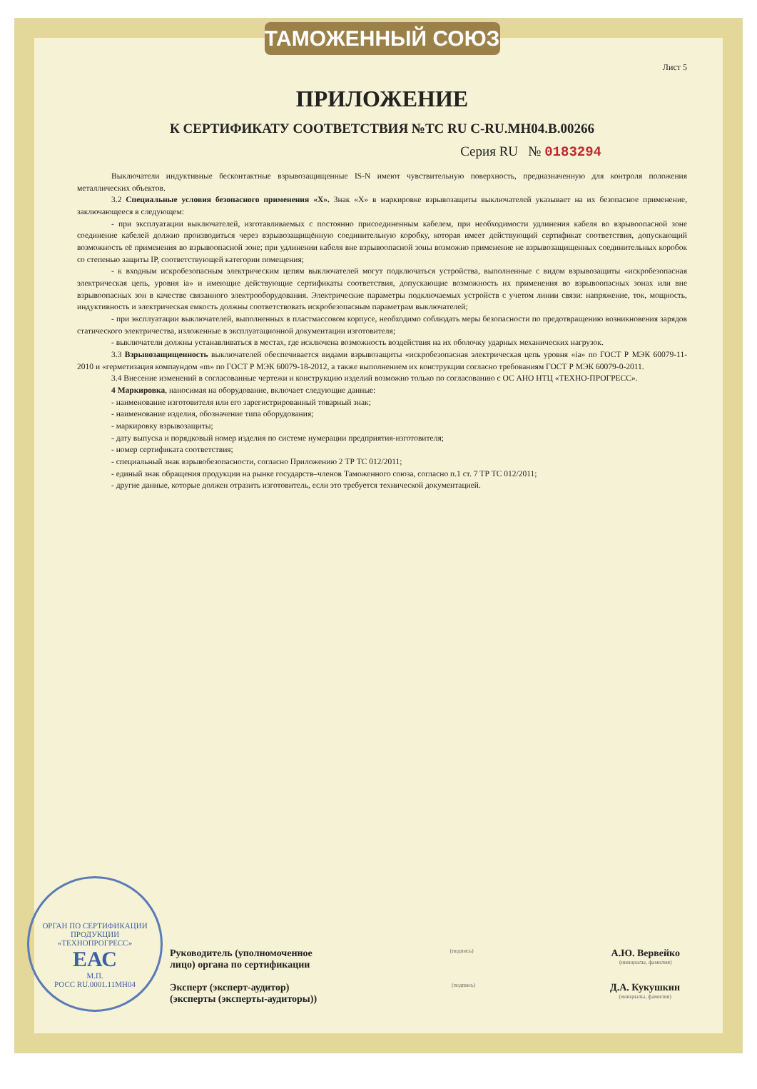ТАМОЖЕННЫЙ СОЮЗ
Лист 5
ПРИЛОЖЕНИЕ
К СЕРТИФИКАТУ СООТВЕТСТВИЯ №ТС RU C-RU.МН04.В.00266
Серия RU № 0183294
Выключатели индуктивные бесконтактные взрывозащищенные IS-N имеют чувствительную поверхность, предназначенную для контроля положения металлических объектов.
3.2 Специальные условия безопасного применения «X». Знак «X» в маркировке взрывозащиты выключателей указывает на их безопасное применение, заключающееся в следующем:
- при эксплуатации выключателей, изготавливаемых с постоянно присоединенным кабелем, при необходимости удлинения кабеля во взрывоопасной зоне соединение кабелей должно производиться через взрывозащищённую соединительную коробку, которая имеет действующий сертификат соответствия, допускающий возможность её применения во взрывоопасной зоне; при удлинении кабеля вне взрывоопасной зоны возможно применение не взрывозащищенных соединительных коробок со степенью защиты IP, соответствующей категории помещения;
- к входным искробезопасным электрическим цепям выключателей могут подключаться устройства, выполненные с видом взрывозащиты «искробезопасная электрическая цепь, уровня ia» и имеющие действующие сертификаты соответствия, допускающие возможность их применения во взрывоопасных зонах или вне взрывоопасных зон в качестве связанного электрооборудования. Электрические параметры подключаемых устройств с учетом линии связи: напряжение, ток, мощность, индуктивность и электрическая емкость должны соответствовать искробезопасным параметрам выключателей;
- при эксплуатации выключателей, выполненных в пластмассовом корпусе, необходимо соблюдать меры безопасности по предотвращению возникновения зарядов статического электричества, изложенные в эксплуатационной документации изготовителя;
- выключатели должны устанавливаться в местах, где исключена возможность воздействия на их оболочку ударных механических нагрузок.
3.3 Взрывозащищенность выключателей обеспечивается видами взрывозащиты «искробезопасная электрическая цепь уровня «ia» по ГОСТ Р МЭК 60079-11-2010 и «герметизация компаундом «m» по ГОСТ Р МЭК 60079-18-2012, а также выполнением их конструкции согласно требованиям ГОСТ Р МЭК 60079-0-2011.
3.4 Внесение изменений в согласованные чертежи и конструкцию изделий возможно только по согласованию с ОС АНО НТЦ «ТЕХНО-ПРОГРЕСС».
4 Маркировка, наносимая на оборудование, включает следующие данные:
- наименование изготовителя или его зарегистрированный товарный знак;
- наименование изделия, обозначение типа оборудования;
- маркировку взрывозащиты;
- дату выпуска и порядковый номер изделия по системе нумерации предприятия-изготовителя;
- номер сертификата соответствия;
- специальный знак взрывобезопасности, согласно Приложению 2 ТР ТС 012/2011;
- единый знак обращения продукции на рынке государств–членов Таможенного союза, согласно п.1 ст. 7 ТР ТС 012/2011;
- другие данные, которые должен отразить изготовитель, если это требуется технической документацией.
ОРГАН ПО СЕРТИФИКАЦИИ ПРОДУКЦИИ
«ТЕХНОПРОГРЕСС»
ЕАС
М.П.
РОСС RU.0001.11МН04
Руководитель (уполномоченное
лицо) органа по сертификации (подпись) А.Ю. Вервейко
(инициалы, фамилия)
Эксперт (эксперт-аудитор)
(эксперты (эксперты-аудиторы)) (подпись) Д.А. Кукушкин
(инициалы, фамилия)